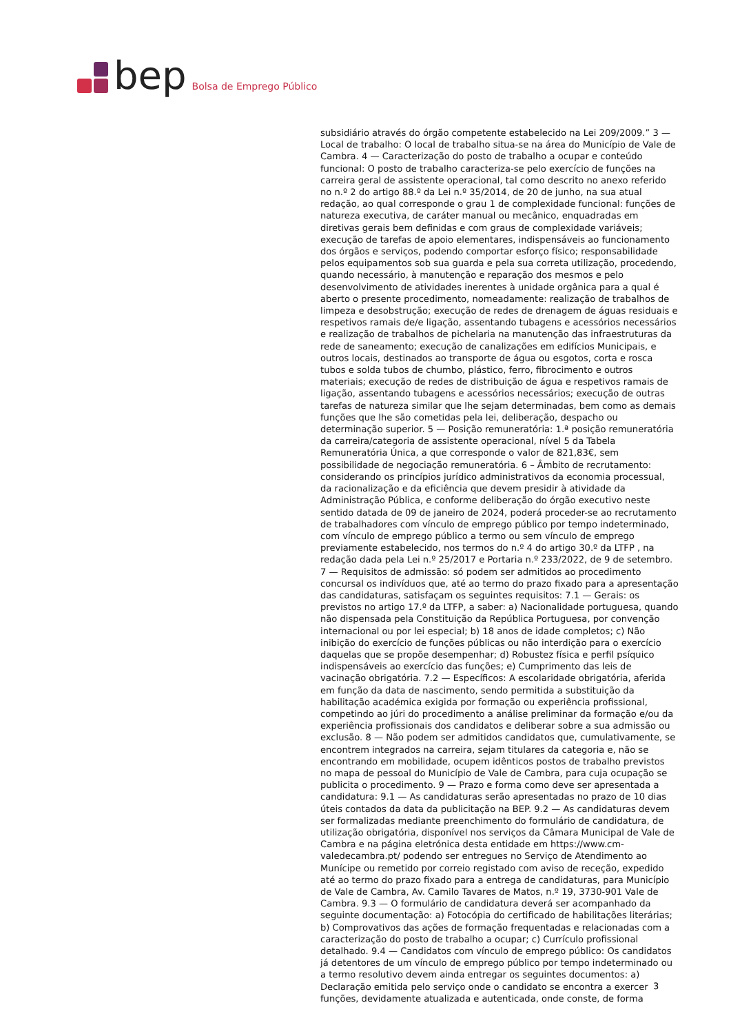bep
Bolsa de Emprego Público
subsidiário através do órgão competente estabelecido na Lei 209/2009.” 3 — Local de trabalho: O local de trabalho situa-se na área do Município de Vale de Cambra. 4 — Caracterização do posto de trabalho a ocupar e conteúdo funcional: O posto de trabalho caracteriza-se pelo exercício de funções na carreira geral de assistente operacional, tal como descrito no anexo referido no n.º 2 do artigo 88.º da Lei n.º 35/2014, de 20 de junho, na sua atual redação, ao qual corresponde o grau 1 de complexidade funcional: funções de natureza executiva, de caráter manual ou mecânico, enquadradas em diretivas gerais bem definidas e com graus de complexidade variáveis; execução de tarefas de apoio elementares, indispensáveis ao funcionamento dos órgãos e serviços, podendo comportar esforço físico; responsabilidade pelos equipamentos sob sua guarda e pela sua correta utilização, procedendo, quando necessário, à manutenção e reparação dos mesmos e pelo desenvolvimento de atividades inerentes à unidade orgânica para a qual é aberto o presente procedimento, nomeadamente: realização de trabalhos de limpeza e desobstrução; execução de redes de drenagem de águas residuais e respetivos ramais de/e ligação, assentando tubagens e acessórios necessários e realização de trabalhos de pichelaria na manutenção das infraestruturas da rede de saneamento; execução de canalizações em edifícios Municipais, e outros locais, destinados ao transporte de água ou esgotos, corta e rosca tubos e solda tubos de chumbo, plástico, ferro, fibrocimento e outros materiais; execução de redes de distribuição de água e respetivos ramais de ligação, assentando tubagens e acessórios necessários; execução de outras tarefas de natureza similar que lhe sejam determinadas, bem como as demais funções que lhe são cometidas pela lei, deliberação, despacho ou determinação superior. 5 — Posição remuneratória: 1.ª posição remuneratória da carreira/categoria de assistente operacional, nível 5 da Tabela Remuneratória Única, a que corresponde o valor de 821,83€, sem possibilidade de negociação remuneratória. 6 – Âmbito de recrutamento: considerando os princípios jurídico administrativos da economia processual, da racionalização e da eficiência que devem presidir à atividade da Administração Pública, e conforme deliberação do órgão executivo neste sentido datada de 09 de janeiro de 2024, poderá proceder-se ao recrutamento de trabalhadores com vínculo de emprego público por tempo indeterminado, com vínculo de emprego público a termo ou sem vínculo de emprego previamente estabelecido, nos termos do n.º 4 do artigo 30.º da LTFP , na redação dada pela Lei n.º 25/2017 e Portaria n.º 233/2022, de 9 de setembro. 7 — Requisitos de admissão: só podem ser admitidos ao procedimento concursal os indivíduos que, até ao termo do prazo fixado para a apresentação das candidaturas, satisfaçam os seguintes requisitos: 7.1 — Gerais: os previstos no artigo 17.º da LTFP, a saber: a) Nacionalidade portuguesa, quando não dispensada pela Constituição da República Portuguesa, por convenção internacional ou por lei especial; b) 18 anos de idade completos; c) Não inibição do exercício de funções públicas ou não interdição para o exercício daquelas que se propõe desempenhar; d) Robustez física e perfil psíquico indispensáveis ao exercício das funções; e) Cumprimento das leis de vacinação obrigatória. 7.2 — Específicos: A escolaridade obrigatória, aferida em função da data de nascimento, sendo permitida a substituição da habilitação académica exigida por formação ou experiência profissional, competindo ao júri do procedimento a análise preliminar da formação e/ou da experiência profissionais dos candidatos e deliberar sobre a sua admissão ou exclusão. 8 — Não podem ser admitidos candidatos que, cumulativamente, se encontrem integrados na carreira, sejam titulares da categoria e, não se encontrando em mobilidade, ocupem idênticos postos de trabalho previstos no mapa de pessoal do Município de Vale de Cambra, para cuja ocupação se publicita o procedimento. 9 — Prazo e forma como deve ser apresentada a candidatura: 9.1 — As candidaturas serão apresentadas no prazo de 10 dias úteis contados da data da publicitação na BEP. 9.2 — As candidaturas devem ser formalizadas mediante preenchimento do formulário de candidatura, de utilização obrigatória, disponível nos serviços da Câmara Municipal de Vale de Cambra e na página eletrónica desta entidade em https://www.cm-valedecambra.pt/ podendo ser entregues no Serviço de Atendimento ao Munícipe ou remetido por correio registado com aviso de receção, expedido até ao termo do prazo fixado para a entrega de candidaturas, para Município de Vale de Cambra, Av. Camilo Tavares de Matos, n.º 19, 3730-901 Vale de Cambra. 9.3 — O formulário de candidatura deverá ser acompanhado da seguinte documentação: a) Fotocópia do certificado de habilitações literárias; b) Comprovativos das ações de formação frequentadas e relacionadas com a caracterização do posto de trabalho a ocupar; c) Currículo profissional detalhado. 9.4 — Candidatos com vínculo de emprego público: Os candidatos já detentores de um vínculo de emprego público por tempo indeterminado ou a termo resolutivo devem ainda entregar os seguintes documentos: a) Declaração emitida pelo serviço onde o candidato se encontra a exercer funções, devidamente atualizada e autenticada, onde conste, de forma
3